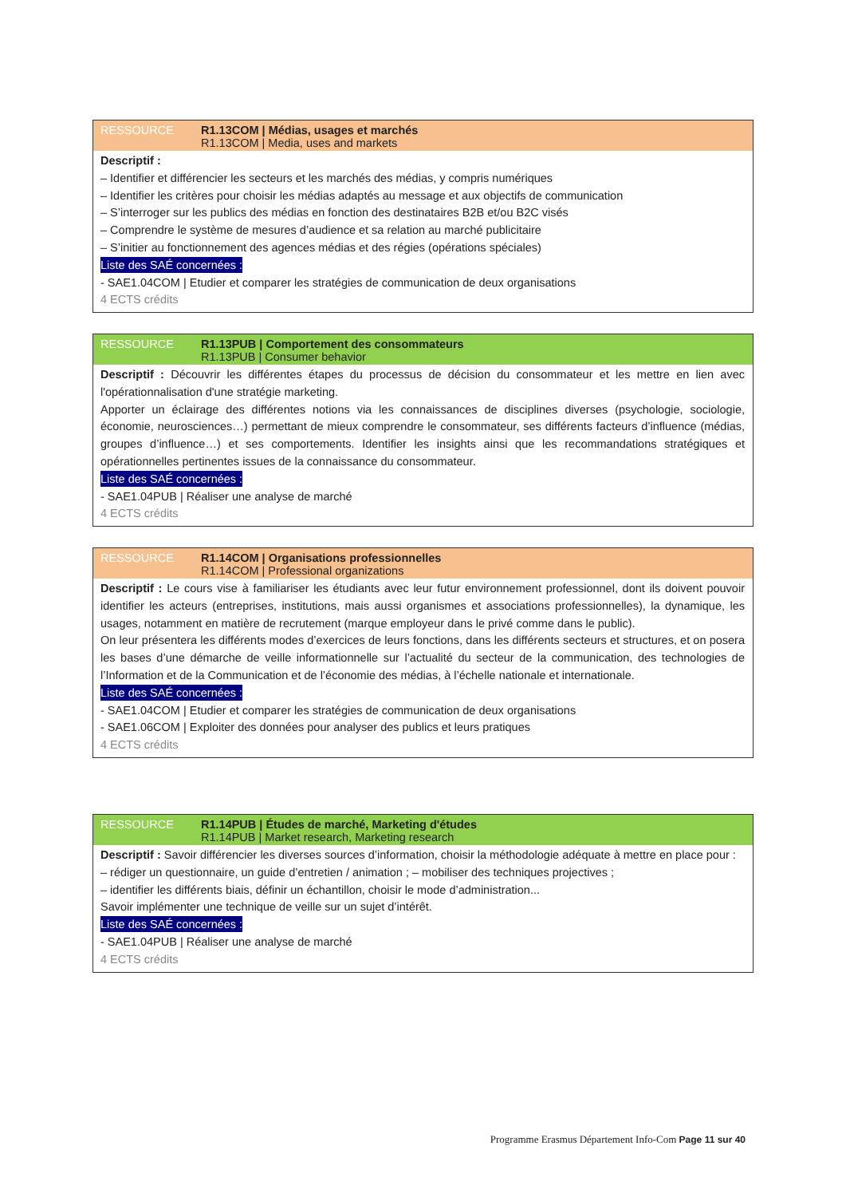RESSOURCE R1.13COM | Médias, usages et marchés
R1.13COM | Media, uses and markets
Descriptif :
– Identifier et différencier les secteurs et les marchés des médias, y compris numériques
– Identifier les critères pour choisir les médias adaptés au message et aux objectifs de communication
– S’interroger sur les publics des médias en fonction des destinataires B2B et/ou B2C visés
– Comprendre le système de mesures d’audience et sa relation au marché publicitaire
– S’initier au fonctionnement des agences médias et des régies (opérations spéciales)
Liste des SAÉ concernées :
- SAE1.04COM | Etudier et comparer les stratégies de communication de deux organisations
4 ECTS crédits
RESSOURCE R1.13PUB | Comportement des consommateurs
R1.13PUB | Consumer behavior
Descriptif : Découvrir les différentes étapes du processus de décision du consommateur et les mettre en lien avec l'opérationnalisation d'une stratégie marketing.
Apporter un éclairage des différentes notions via les connaissances de disciplines diverses (psychologie, sociologie, économie, neurosciences…) permettant de mieux comprendre le consommateur, ses différents facteurs d’influence (médias, groupes d’influence…) et ses comportements. Identifier les insights ainsi que les recommandations stratégiques et opérationnelles pertinentes issues de la connaissance du consommateur.
Liste des SAÉ concernées :
- SAE1.04PUB | Réaliser une analyse de marché
4 ECTS crédits
RESSOURCE R1.14COM | Organisations professionnelles
R1.14COM | Professional organizations
Descriptif : Le cours vise à familiariser les étudiants avec leur futur environnement professionnel, dont ils doivent pouvoir identifier les acteurs (entreprises, institutions, mais aussi organismes et associations professionnelles), la dynamique, les usages, notamment en matière de recrutement (marque employeur dans le privé comme dans le public).
On leur présentera les différents modes d’exercices de leurs fonctions, dans les différents secteurs et structures, et on posera les bases d’une démarche de veille informationnelle sur l’actualité du secteur de la communication, des technologies de l’Information et de la Communication et de l’économie des médias, à l’échelle nationale et internationale.
Liste des SAÉ concernées :
- SAE1.04COM | Etudier et comparer les stratégies de communication de deux organisations
- SAE1.06COM | Exploiter des données pour analyser des publics et leurs pratiques
4 ECTS crédits
RESSOURCE R1.14PUB | Études de marché, Marketing d'études
R1.14PUB | Market research, Marketing research
Descriptif : Savoir différencier les diverses sources d’information, choisir la méthodologie adéquate à mettre en place pour :
– rédiger un questionnaire, un guide d’entretien / animation ; – mobiliser des techniques projectives ;
– identifier les différents biais, définir un échantillon, choisir le mode d’administration...
Savoir implémenter une technique de veille sur un sujet d’intérêt.
Liste des SAÉ concernées :
- SAE1.04PUB | Réaliser une analyse de marché
4 ECTS crédits
Programme Erasmus Département Info-Com Page 11 sur 40